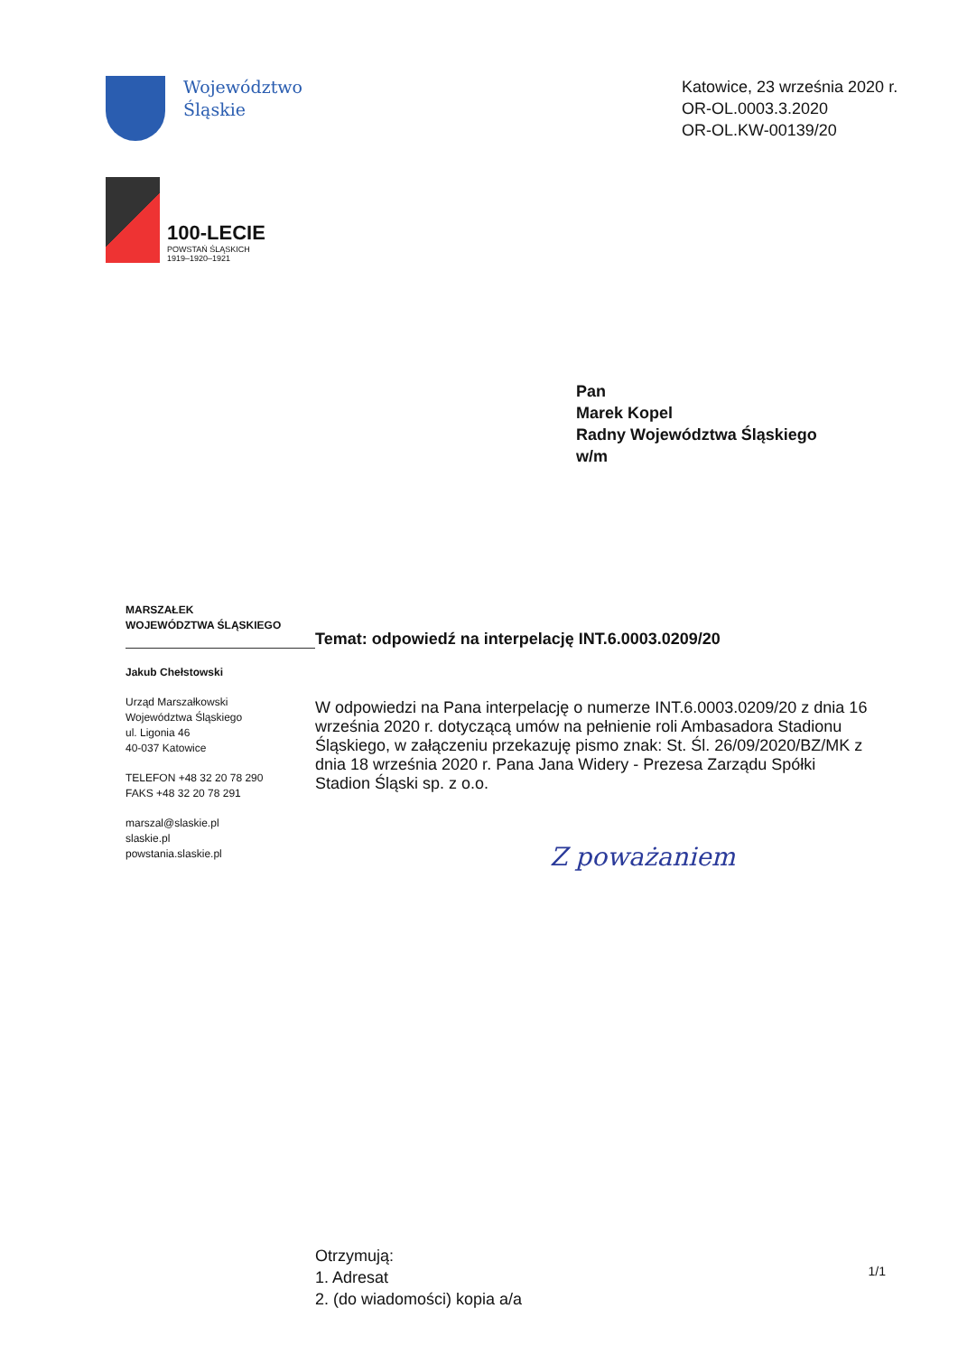Województwo
Śląskie
100-LECIE
POWSTAŃ ŚLĄSKICH
1919–1920–1921
Katowice, 23 września 2020 r.
OR-OL.0003.3.2020
OR-OL.KW-00139/20
Pan
Marek Kopel
Radny Województwa Śląskiego
w/m
MARSZAŁEK
WOJEWÓDZTWA ŚLĄSKIEGO
Jakub Chełstowski
Urząd Marszałkowski
Województwa Śląskiego
ul. Ligonia 46
40-037 Katowice
TELEFON +48 32 20 78 290
FAKS +48 32 20 78 291
marszal@slaskie.pl
slaskie.pl
powstania.slaskie.pl
Temat: odpowiedź na interpelację INT.6.0003.0209/20
W odpowiedzi na Pana interpelację o numerze INT.6.0003.0209/20 z dnia 16 września 2020 r. dotyczącą umów na pełnienie roli Ambasadora Stadionu Śląskiego, w załączeniu przekazuję pismo znak: St. Śl. 26/09/2020/BZ/MK z dnia 18 września 2020 r. Pana Jana Widery - Prezesa Zarządu Spółki Stadion Śląski sp. z o.o.
Z poważaniem
Otrzymują:
1. Adresat
2. (do wiadomości) kopia a/a
1/1